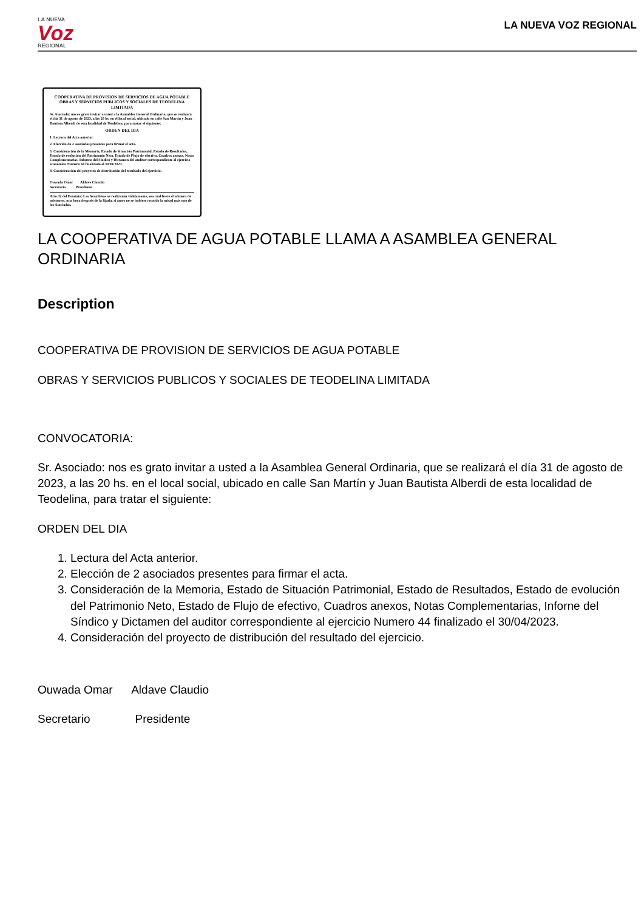LA NUEVA
Voz
REGIONAL
LA NUEVA VOZ REGIONAL
COOPERATIVA DE PROVISION DE SERVICIOS DE AGUA POTABLE OBRAS Y SERVICIOS PUBLICOS Y SOCIALES DE TEODELINA LIMITADA
Sr. Asociado: nos es grato invitar a usted a la Asamblea General Ordinaria, que se realizará el día 31 de agosto de 2023, a las 20 hs. en el local social, ubicado en calle San Martín y Juan Bautista Alberdi de esta localidad de Teodelina, para tratar el siguiente:
ORDEN DEL DIA
1. Lectura del Acta anterior.
2. Elección de 2 asociados presentes para firmar el acta.
3. Consideración de la Memoria, Estado de Situación Patrimonial, Estado de Resultados, Estado de evolución del Patrimonio Neto, Estado de Flujo de efectivo, Cuadros anexos, Notas Complementarias, Informe del Síndico y Dictamen del auditor correspondiente al ejercicio económico Numero 44 finalizado el 30/04/2023.
4. Consideración del proyecto de distribución del resultado del ejercicio.
Ouwada Omar Aldave Claudio
Secretario Presidente
Arte.32 del Estatuto: Las Asambleas se realizarán válidamente, sea cual fuere el número de asistentes, una hora después de la fijada, si antes no se hubiese reunido la mitad más uno de los Asociados.
LA COOPERATIVA DE AGUA POTABLE LLAMA A ASAMBLEA GENERAL ORDINARIA
Description
COOPERATIVA DE PROVISION DE SERVICIOS DE AGUA POTABLE
OBRAS Y SERVICIOS PUBLICOS Y SOCIALES DE TEODELINA LIMITADA
CONVOCATORIA:
Sr. Asociado: nos es grato invitar a usted a la Asamblea General Ordinaria, que se realizará el día 31 de agosto de 2023, a las 20 hs. en el local social, ubicado en calle San Martín y Juan Bautista Alberdi de esta localidad de Teodelina, para tratar el siguiente:
ORDEN DEL DIA
1. Lectura del Acta anterior.
2. Elección de 2 asociados presentes para firmar el acta.
3. Consideración de la Memoria, Estado de Situación Patrimonial, Estado de Resultados, Estado de evolución del Patrimonio Neto, Estado de Flujo de efectivo, Cuadros anexos, Notas Complementarias, Inforne del Síndico y Dictamen del auditor correspondiente al ejercicio Numero 44 finalizado el 30/04/2023.
4. Consideración del proyecto de distribución del resultado del ejercicio.
Ouwada Omar Aldave Claudio
Secretario Presidente